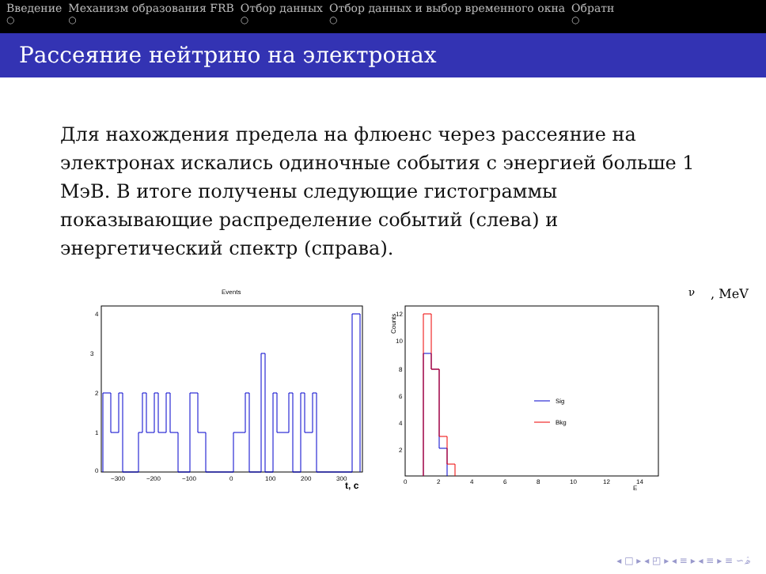Введение ○ Механизм образования FRB ○ Отбор данных ○ Отбор данных и выбор временного окна ○ Обратн ○
Рассеяние нейтрино на электронах
Для нахождения предела на флюенс через рассеяние на электронах искались одиночные события с энергией больше 1 МэВ. В итоге получены следующие гистограммы показывающие распределение событий (слева) и энергетический спектр (справа).
Events
4
3
2
1
0
−300
−200
−100
0
100
200
300
t, c
Counts
Sig
Bkg
12
10
8
6
4
2
0
2
4
6
8
10
12
14
Eν, MeV
◂ □ ▸ ◂ ◰ ▸ ◂ ≡ ▸ ◂ ≡ ▸ ≡ ∽ۿ